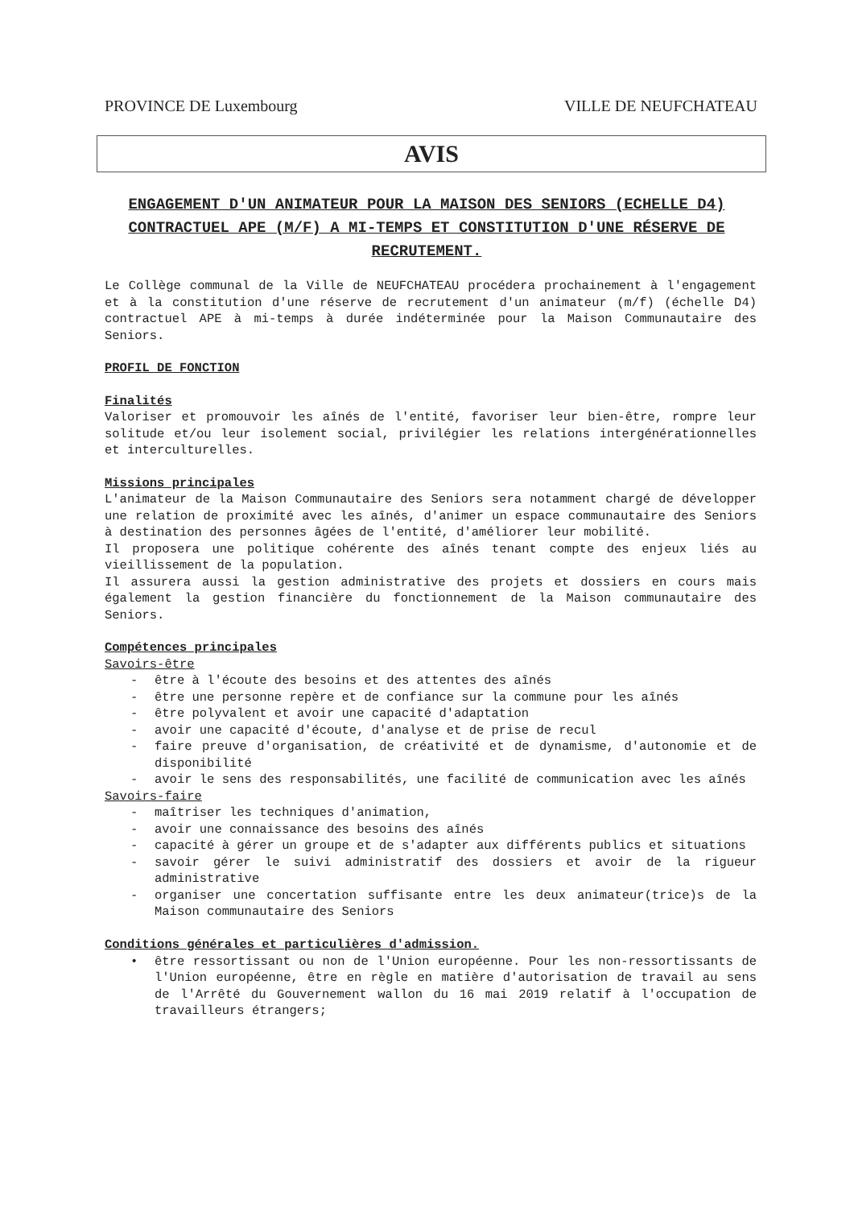PROVINCE DE Luxembourg VILLE DE NEUFCHATEAU
AVIS
ENGAGEMENT D'UN ANIMATEUR POUR LA MAISON DES SENIORS (ECHELLE D4) CONTRACTUEL APE (M/F) A MI-TEMPS ET CONSTITUTION D'UNE RÉSERVE DE RECRUTEMENT.
Le Collège communal de la Ville de NEUFCHATEAU procédera prochainement à l'engagement et à la constitution d'une réserve de recrutement d'un animateur (m/f) (échelle D4) contractuel APE à mi-temps à durée indéterminée pour la Maison Communautaire des Seniors.
PROFIL DE FONCTION
Finalités
Valoriser et promouvoir les aînés de l'entité, favoriser leur bien-être, rompre leur solitude et/ou leur isolement social, privilégier les relations intergénérationnelles et interculturelles.
Missions principales
L'animateur de la Maison Communautaire des Seniors sera notamment chargé de développer une relation de proximité avec les aînés, d'animer un espace communautaire des Seniors à destination des personnes âgées de l'entité, d'améliorer leur mobilité.
Il proposera une politique cohérente des aînés tenant compte des enjeux liés au vieillissement de la population.
Il assurera aussi la gestion administrative des projets et dossiers en cours mais également la gestion financière du fonctionnement de la Maison communautaire des Seniors.
Compétences principales
Savoirs-être
- être à l'écoute des besoins et des attentes des aînés
- être une personne repère et de confiance sur la commune pour les aînés
- être polyvalent et avoir une capacité d'adaptation
- avoir une capacité d'écoute, d'analyse et de prise de recul
- faire preuve d'organisation, de créativité et de dynamisme, d'autonomie et de disponibilité
- avoir le sens des responsabilités, une facilité de communication avec les aînés
Savoirs-faire
- maîtriser les techniques d'animation,
- avoir une connaissance des besoins des aînés
- capacité à gérer un groupe et de s'adapter aux différents publics et situations
- savoir gérer le suivi administratif des dossiers et avoir de la rigueur administrative
- organiser une concertation suffisante entre les deux animateur(trice)s de la Maison communautaire des Seniors
Conditions générales et particulières d'admission.
• être ressortissant ou non de l'Union européenne. Pour les non-ressortissants de l'Union européenne, être en règle en matière d'autorisation de travail au sens de l'Arrêté du Gouvernement wallon du 16 mai 2019 relatif à l'occupation de travailleurs étrangers;